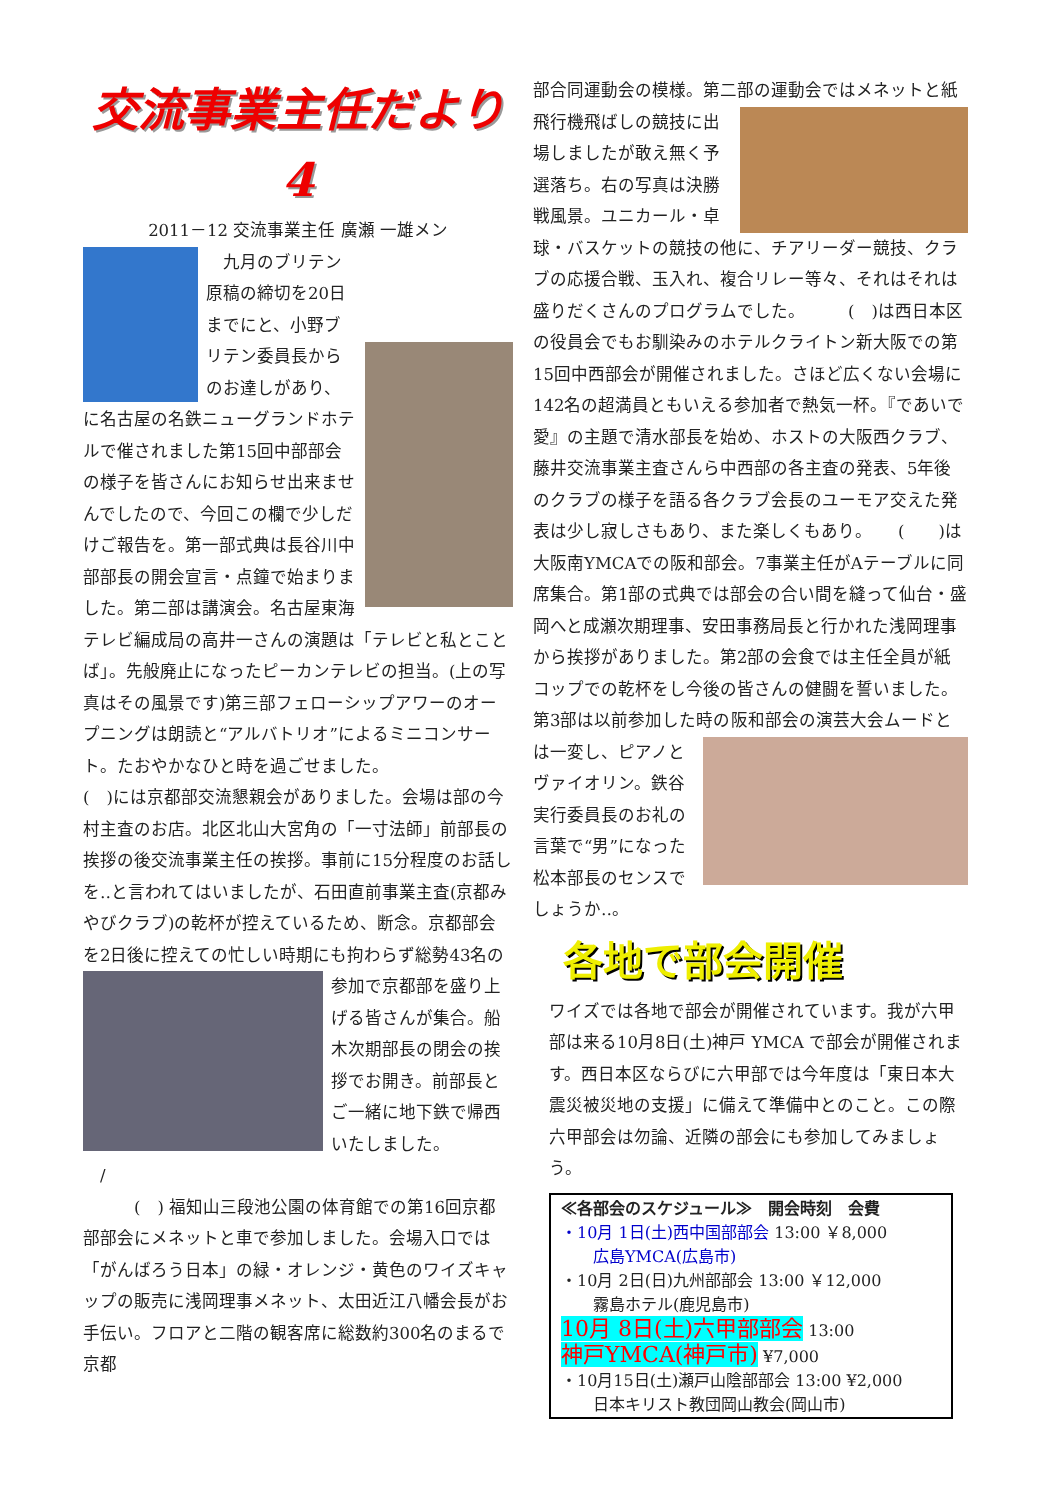交流事業主任だより4
2011－12 交流事業主任 廣瀬 一雄メン
　九月のブリテン原稿の締切を20日までにと、小野ブリテン委員長からのお達しがあり、　　　　に名古屋の名鉄ニューグランドホテルで催されました第15回中部部会の様子を皆さんにお知らせ出来ませんでしたので、今回この欄で少しだけご報告を。第一部式典は長谷川中部部長の開会宣言・点鐘で始まりました。第二部は講演会。名古屋東海テレビ編成局の高井一さんの演題は「テレビと私とことば」。先般廃止になったピーカンテレビの担当。(上の写真はその風景です)第三部フェローシップアワーのオープニングは朗読と“アルバトリオ”によるミニコンサート。たおやかなひと時を過ごせました。
(　)には京都部交流懇親会がありました。会場は部の今村主査のお店。北区北山大宮角の「一寸法師」前部長の挨拶の後交流事業主任の挨拶。事前に15分程度のお話しを‥と言われてはいましたが、石田直前事業主査(京都みやびクラブ)の乾杯が控えているため、断念。京都部会を2日後に控えての忙しい時期にも拘わらず総勢43名の
参加で京都部を盛り上げる皆さんが集合。船木次期部長の閉会の挨拶でお開き。前部長とご一緒に地下鉄で帰西いたしました。
　/
　　　(　) 福知山三段池公園の体育館での第16回京都部部会にメネットと車で参加しました。会場入口では「がんばろう日本」の緑・オレンジ・黄色のワイズキャップの販売に浅岡理事メネット、太田近江八幡会長がお手伝い。フロアと二階の観客席に総数約300名のまるで京都
部合同運動会の模様。第二部の運動会ではメネットと紙飛行機飛ばしの競技に出 場しましたが敢え無く予選落ち。右の写真は決勝戦風景。ユニカール・卓球・バスケットの競技の他に、チアリーダー競技、クラブの応援合戦、玉入れ、複合リレー等々、それはそれは盛りだくさんのプログラムでした。　　　(　)は西日本区の役員会でもお馴染みのホテルクライトン新大阪での第15回中西部会が開催されました。さほど広くない会場に142名の超満員ともいえる参加者で熱気一杯。『であいで愛』の主題で清水部長を始め、ホストの大阪西クラブ、藤井交流事業主査さんら中西部の各主査の発表、5年後のクラブの様子を語る各クラブ会長のユーモア交えた発表は少し寂しさもあり、また楽しくもあり。　　(　　)は大阪南YMCAでの阪和部会。7事業主任がAテーブルに同席集合。第1部の式典では部会の合い間を縫って仙台・盛岡へと成瀬次期理事、安田事務局長と行かれた浅岡理事から挨拶がありました。第2部の会食では主任全員が紙コップでの乾杯をし今後の皆さんの健闘を誓いました。第3部は以前参加した時の 阪和部会の演芸大会ムードとは一変し、ピアノとヴァイオリン。鉄谷実行委員長のお礼の言葉で“男”になった松本部長のセンスでしょうか‥。
各地で部会開催
ワイズでは各地で部会が開催されています。我が六甲部は来る10月8日(土)神戸 YMCA で部会が開催されます。西日本区ならびに六甲部では今年度は「東日本大震災被災地の支援」に備えて準備中とのこと。この際六甲部会は勿論、近隣の部会にも参加してみましょう。
≪各部会のスケジュール≫　開会時刻　会費
・10月 1日(土)西中国部部会 13:00 ￥8,000
　　広島YMCA(広島市)
・10月 2日(日)九州部部会 13:00 ￥12,000
　　霧島ホテル(鹿児島市)
10月 8日(土)六甲部部会 13:00
神戸YMCA(神戸市) ¥7,000
・10月15日(土)瀬戸山陰部部会 13:00 ¥2,000
　　日本キリスト教団岡山教会(岡山市)